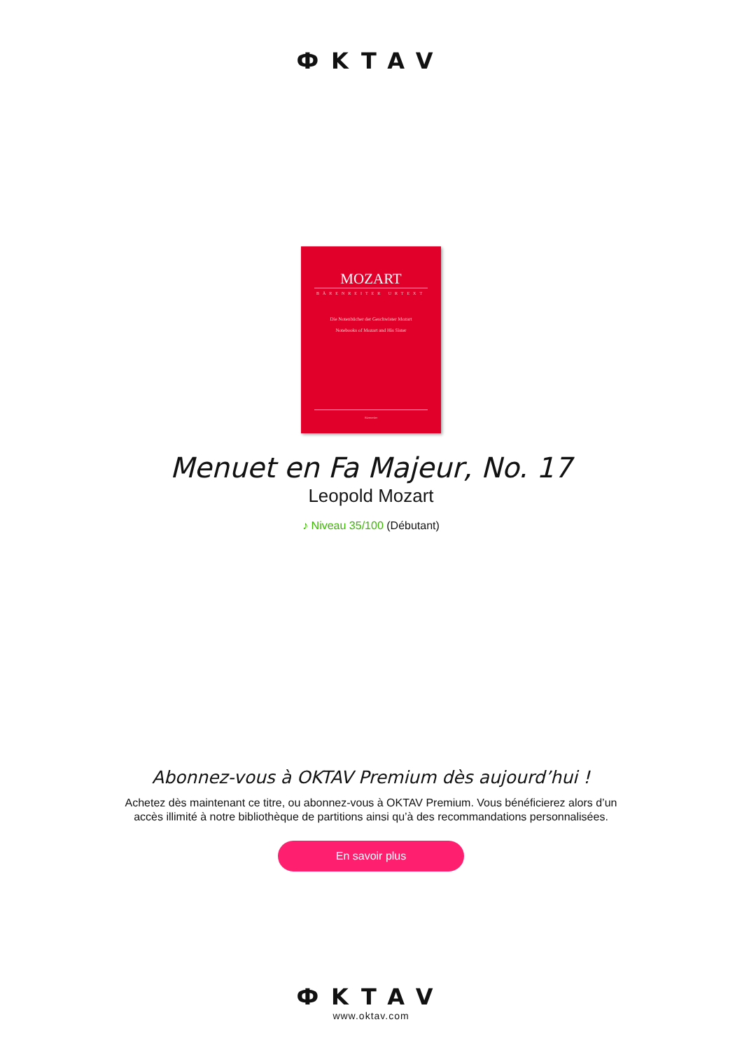ФKTAV
MOZART
BÄRENREITER URTEXT
Die Notenbücher der Geschwister Mozart
Notebooks of Mozart and His Sister
Bärenreiter
Menuet en Fa Majeur, No. 17
Leopold Mozart
♪ Niveau 35/100 (Débutant)
Abonnez-vous à OKTAV Premium dès aujourd’hui !
Achetez dès maintenant ce titre, ou abonnez-vous à OKTAV Premium. Vous bénéficierez alors d’un accès illimité à notre bibliothèque de partitions ainsi qu’à des recommandations personnalisées.
En savoir plus
ФKTAV
www.oktav.com